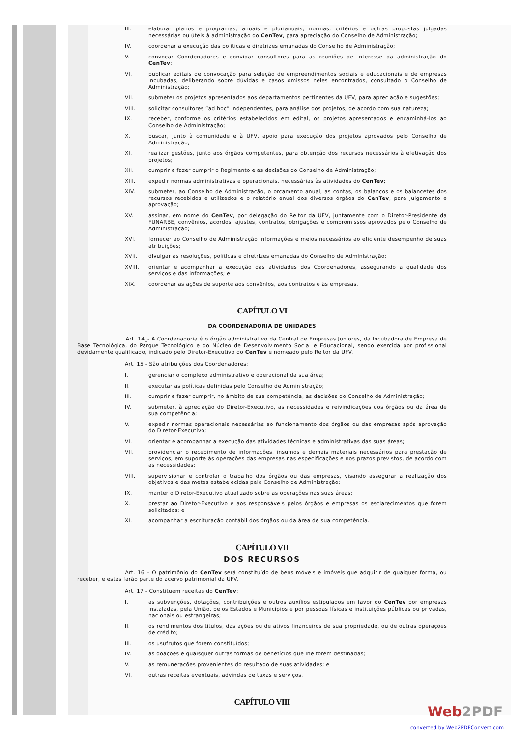III. elaborar planos e programas, anuais e plurianuais, normas, critérios e outras propostas julgadas necessárias ou úteis à administração do CenTev, para apreciação do Conselho de Administração;
IV. coordenar a execução das políticas e diretrizes emanadas do Conselho de Administração;
V. convocar Coordenadores e convidar consultores para as reuniões de interesse da administração do CenTev;
VI. publicar editais de convocação para seleção de empreendimentos sociais e educacionais e de empresas incubadas, deliberando sobre dúvidas e casos omissos neles encontrados, consultado o Conselho de Administração;
VII. submeter os projetos apresentados aos departamentos pertinentes da UFV, para apreciação e sugestões;
VIII. solicitar consultores “ad hoc” independentes, para análise dos projetos, de acordo com sua natureza;
IX. receber, conforme os critérios estabelecidos em edital, os projetos apresentados e encaminhá-los ao Conselho de Administração;
X. buscar, junto à comunidade e à UFV, apoio para execução dos projetos aprovados pelo Conselho de Administração;
XI. realizar gestões, junto aos órgãos competentes, para obtenção dos recursos necessários à efetivação dos projetos;
XII. cumprir e fazer cumprir o Regimento e as decisões do Conselho de Administração;
XIII. expedir normas administrativas e operacionais, necessárias às atividades do CenTev;
XIV. submeter, ao Conselho de Administração, o orçamento anual, as contas, os balanços e os balancetes dos recursos recebidos e utilizados e o relatório anual dos diversos órgãos do CenTev, para julgamento e aprovação;
XV. assinar, em nome do CenTev, por delegação do Reitor da UFV, juntamente com o Diretor-Presidente da FUNARBE, convênios, acordos, ajustes, contratos, obrigações e compromissos aprovados pelo Conselho de Administração;
XVI. fornecer ao Conselho de Administração informações e meios necessários ao eficiente desempenho de suas atribuições;
XVII. divulgar as resoluções, políticas e diretrizes emanadas do Conselho de Administração;
XVIII. orientar e acompanhar a execução das atividades dos Coordenadores, assegurando a qualidade dos serviços e das informações; e
XIX. coordenar as ações de suporte aos convênios, aos contratos e às empresas.
CAPÍTULO VI
DA COORDENADORIA DE UNIDADES
Art. 14_- A Coordenadoria é o órgão administrativo da Central de Empresas Juniores, da Incubadora de Empresa de Base Tecnológica, do Parque Tecnológico e do Núcleo de Desenvolvimento Social e Educacional, sendo exercida por profissional devidamente qualificado, indicado pelo Diretor-Executivo do CenTev e nomeado pelo Reitor da UFV.
Art. 15 - São atribuições dos Coordenadores:
I. gerenciar o complexo administrativo e operacional da sua área;
II. executar as políticas definidas pelo Conselho de Administração;
III. cumprir e fazer cumprir, no âmbito de sua competência, as decisões do Conselho de Administração;
IV. submeter, à apreciação do Diretor-Executivo, as necessidades e reivindicações dos órgãos ou da área de sua competência;
V. expedir normas operacionais necessárias ao funcionamento dos órgãos ou das empresas após aprovação do Diretor-Executivo;
VI. orientar e acompanhar a execução das atividades técnicas e administrativas das suas áreas;
VII. providenciar o recebimento de informações, insumos e demais materiais necessários para prestação de serviços, em suporte às operações das empresas nas especificações e nos prazos previstos, de acordo com as necessidades;
VIII. supervisionar e controlar o trabalho dos órgãos ou das empresas, visando assegurar a realização dos objetivos e das metas estabelecidas pelo Conselho de Administração;
IX. manter o Diretor-Executivo atualizado sobre as operações nas suas áreas;
X. prestar ao Diretor-Executivo e aos responsáveis pelos órgãos e empresas os esclarecimentos que forem solicitados; e
XI. acompanhar a escrituração contábil dos órgãos ou da área de sua competência.
CAPÍTULO VII
DOS RECURSOS
Art. 16 – O patrimônio do CenTev será constituído de bens móveis e imóveis que adquirir de qualquer forma, ou receber, e estes farão parte do acervo patrimonial da UFV.
Art. 17 - Constituem receitas do CenTev:
I. as subvenções, dotações, contribuições e outros auxílios estipulados em favor do CenTev por empresas instaladas, pela União, pelos Estados e Municípios e por pessoas físicas e instituições públicas ou privadas, nacionais ou estrangeiras;
II. os rendimentos dos títulos, das ações ou de ativos financeiros de sua propriedade, ou de outras operações de crédito;
III. os usufrutos que forem constituídos;
IV. as doações e quaisquer outras formas de benefícios que lhe forem destinadas;
V. as remunerações provenientes do resultado de suas atividades; e
VI. outras receitas eventuais, advindas de taxas e serviços.
CAPÍTULO VIII
Web2PDF
converted by Web2PDFConvert.com